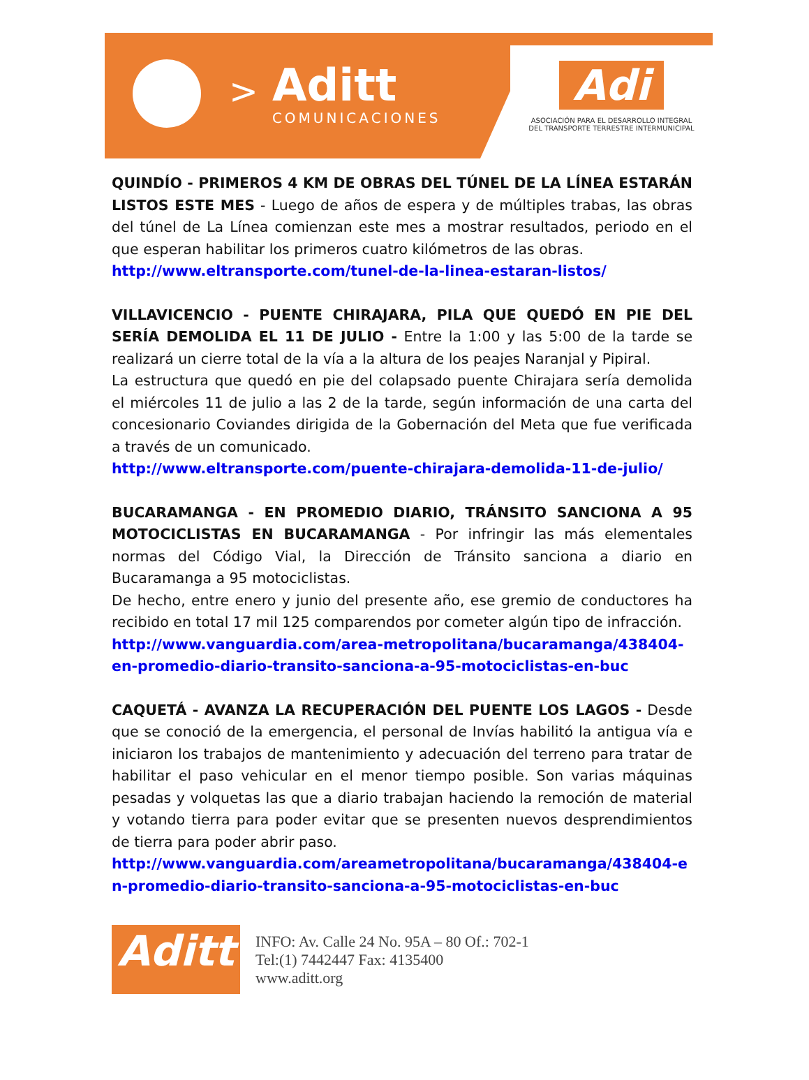>
Aditt
COMUNICACIONES
Adi
ASOCIACIÓN PARA EL DESARROLLO INTEGRAL
DEL TRANSPORTE TERRESTRE INTERMUNICIPAL
QUINDÍO - PRIMEROS 4 KM DE OBRAS DEL TÚNEL DE LA LÍNEA ESTARÁN LISTOS ESTE MES - Luego de años de espera y de múltiples trabas, las obras del túnel de La Línea comienzan este mes a mostrar resultados, periodo en el que esperan habilitar los primeros cuatro kilómetros de las obras.
http://www.eltransporte.com/tunel-de-la-linea-estaran-listos/
VILLAVICENCIO - PUENTE CHIRAJARA, PILA QUE QUEDÓ EN PIE DEL SERÍA DEMOLIDA EL 11 DE JULIO - Entre la 1:00 y las 5:00 de la tarde se realizará un cierre total de la vía a la altura de los peajes Naranjal y Pipiral.
La estructura que quedó en pie del colapsado puente Chirajara sería demolida el miércoles 11 de julio a las 2 de la tarde, según información de una carta del concesionario Coviandes dirigida de la Gobernación del Meta que fue verificada a través de un comunicado.
http://www.eltransporte.com/puente-chirajara-demolida-11-de-julio/
BUCARAMANGA - EN PROMEDIO DIARIO, TRÁNSITO SANCIONA A 95 MOTOCICLISTAS EN BUCARAMANGA - Por infringir las más elementales normas del Código Vial, la Dirección de Tránsito sanciona a diario en Bucaramanga a 95 motociclistas.
De hecho, entre enero y junio del presente año, ese gremio de conductores ha recibido en total 17 mil 125 comparendos por cometer algún tipo de infracción.
http://www.vanguardia.com/area-metropolitana/bucaramanga/438404-en-promedio-diario-transito-sanciona-a-95-motociclistas-en-buc
CAQUETÁ - AVANZA LA RECUPERACIÓN DEL PUENTE LOS LAGOS - Desde que se conoció de la emergencia, el personal de Invías habilitó la antigua vía e iniciaron los trabajos de mantenimiento y adecuación del terreno para tratar de habilitar el paso vehicular en el menor tiempo posible. Son varias máquinas pesadas y volquetas las que a diario trabajan haciendo la remoción de material y votando tierra para poder evitar que se presenten nuevos desprendimientos de tierra para poder abrir paso.
http://www.vanguardia.com/areametropolitana/bucaramanga/438404-en-promedio-diario-transito-sanciona-a-95-motociclistas-en-buc
Aditt
INFO: Av. Calle 24 No. 95A – 80 Of.: 702-1
Tel:(1) 7442447 Fax: 4135400
www.aditt.org